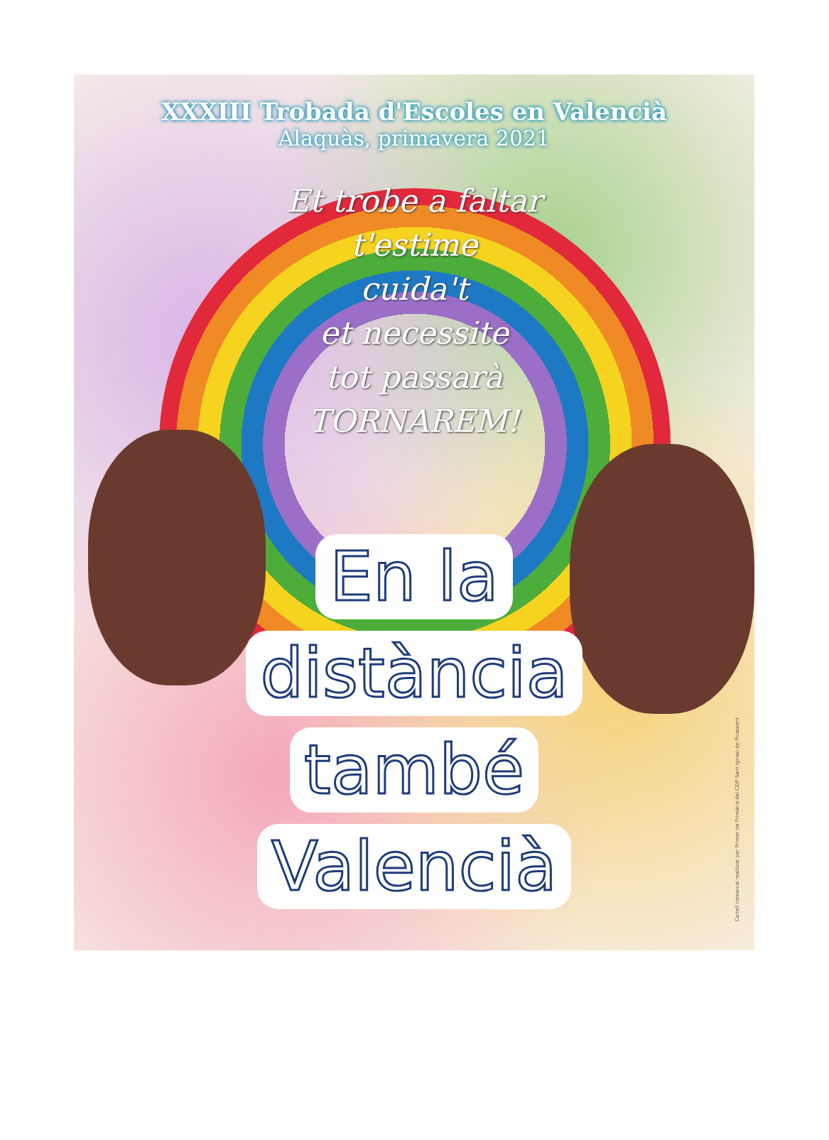XXXIII Trobada d'Escoles en Valencià
Alaquàs, primavera 2021
Et trobe a faltar
t'estime
cuida't
et necessite
tot passarà
TORNAREM!
En la
distància
també
Valencià
Cartell comarcal realitzat per Primer de Primària del CEIP Sant Ignasi de Picassent